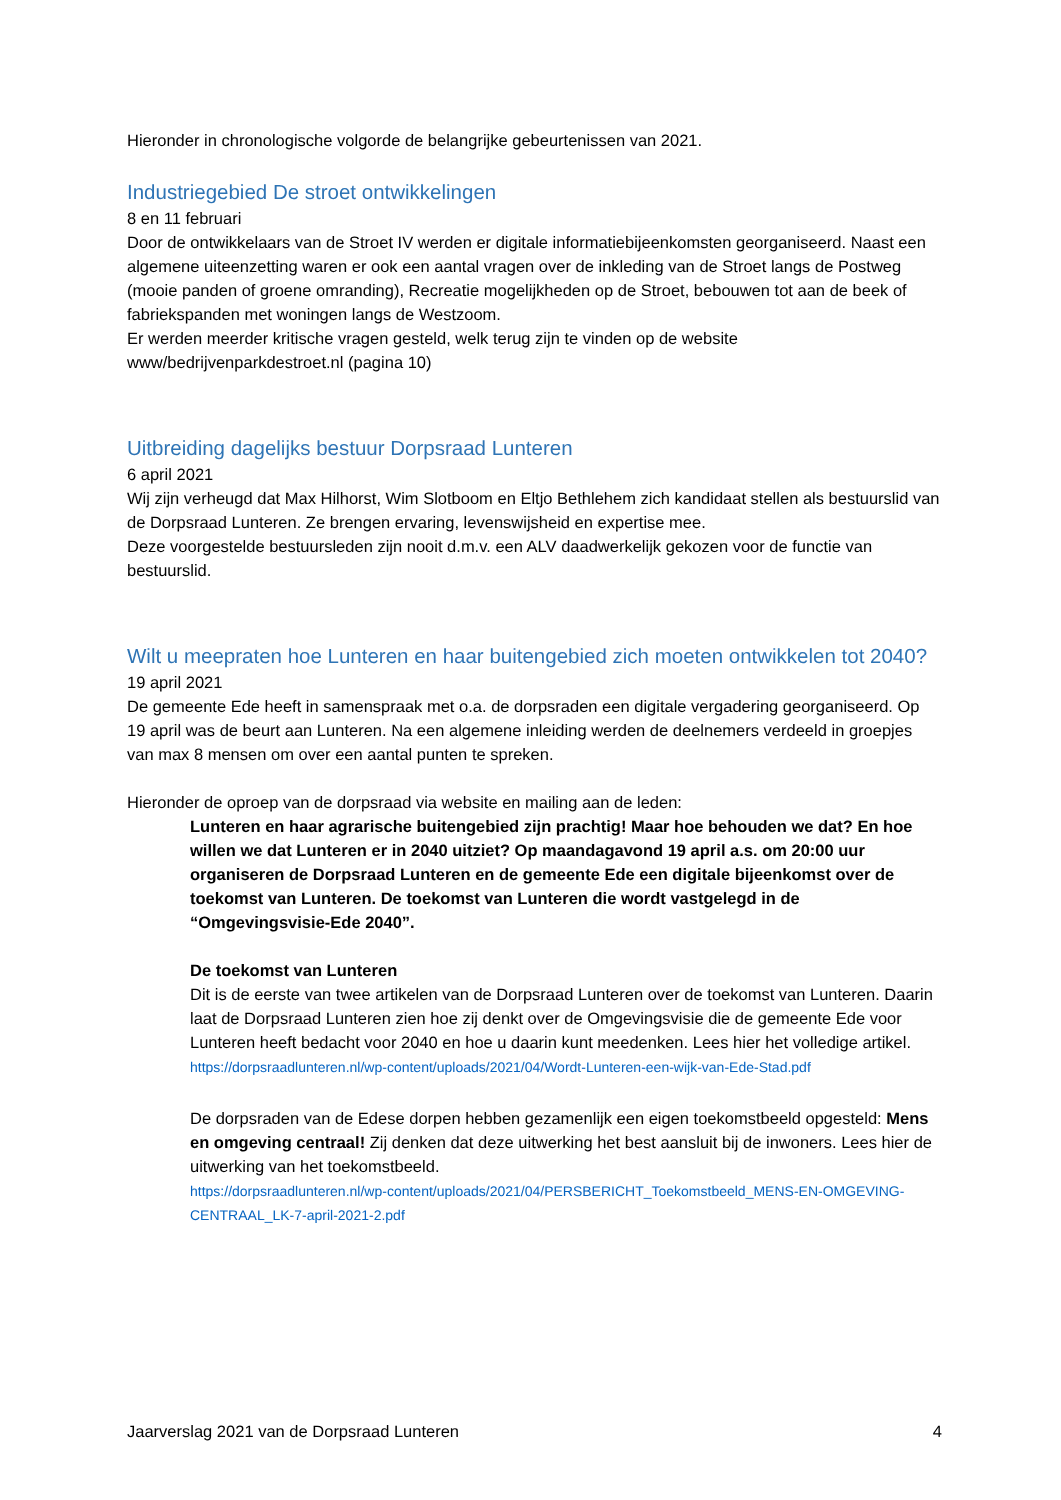Hieronder in chronologische volgorde de belangrijke gebeurtenissen van 2021.
Industriegebied De stroet ontwikkelingen
8 en 11 februari
Door de ontwikkelaars van de Stroet IV werden er digitale informatiebijeenkomsten georganiseerd. Naast een algemene uiteenzetting waren er ook een aantal vragen over de inkleding van de Stroet langs de Postweg (mooie panden of groene omranding), Recreatie mogelijkheden op de Stroet, bebouwen tot aan de beek of fabriekspanden met woningen langs de Westzoom.
Er werden meerder kritische vragen gesteld, welk terug zijn te vinden op de website www/bedrijvenparkdestroet.nl (pagina 10)
Uitbreiding dagelijks bestuur Dorpsraad Lunteren
6 april 2021
Wij zijn verheugd dat Max Hilhorst, Wim Slotboom en Eltjo Bethlehem zich kandidaat stellen als bestuurslid van de Dorpsraad Lunteren. Ze brengen ervaring, levenswijsheid en expertise mee.
Deze voorgestelde bestuursleden zijn nooit d.m.v. een ALV daadwerkelijk gekozen voor de functie van bestuurslid.
Wilt u meepraten hoe Lunteren en haar buitengebied zich moeten ontwikkelen tot 2040?
19 april 2021
De gemeente Ede heeft in samenspraak met o.a. de dorpsraden een digitale vergadering georganiseerd. Op 19 april was de beurt aan Lunteren. Na een algemene inleiding werden de deelnemers verdeeld in groepjes van max 8 mensen om over een aantal punten te spreken.
Hieronder de oproep van de dorpsraad via website en mailing aan de leden:
Lunteren en haar agrarische buitengebied zijn prachtig! Maar hoe behouden we dat? En hoe willen we dat Lunteren er in 2040 uitziet? Op maandagavond 19 april a.s. om 20:00 uur organiseren de Dorpsraad Lunteren en de gemeente Ede een digitale bijeenkomst over de toekomst van Lunteren. De toekomst van Lunteren die wordt vastgelegd in de “Omgevingsvisie-Ede 2040”.
De toekomst van Lunteren
Dit is de eerste van twee artikelen van de Dorpsraad Lunteren over de toekomst van Lunteren. Daarin laat de Dorpsraad Lunteren zien hoe zij denkt over de Omgevingsvisie die de gemeente Ede voor Lunteren heeft bedacht voor 2040 en hoe u daarin kunt meedenken. Lees hier het volledige artikel.
https://dorpsraadlunteren.nl/wp-content/uploads/2021/04/Wordt-Lunteren-een-wijk-van-Ede-Stad.pdf
De dorpsraden van de Edese dorpen hebben gezamenlijk een eigen toekomstbeeld opgesteld: Mens en omgeving centraal! Zij denken dat deze uitwerking het best aansluit bij de inwoners. Lees hier de uitwerking van het toekomstbeeld.
https://dorpsraadlunteren.nl/wp-content/uploads/2021/04/PERSBERICHT_Toekomstbeeld_MENS-EN-OMGEVING-CENTRAAL_LK-7-april-2021-2.pdf
Jaarverslag 2021 van de Dorpsraad Lunteren 4